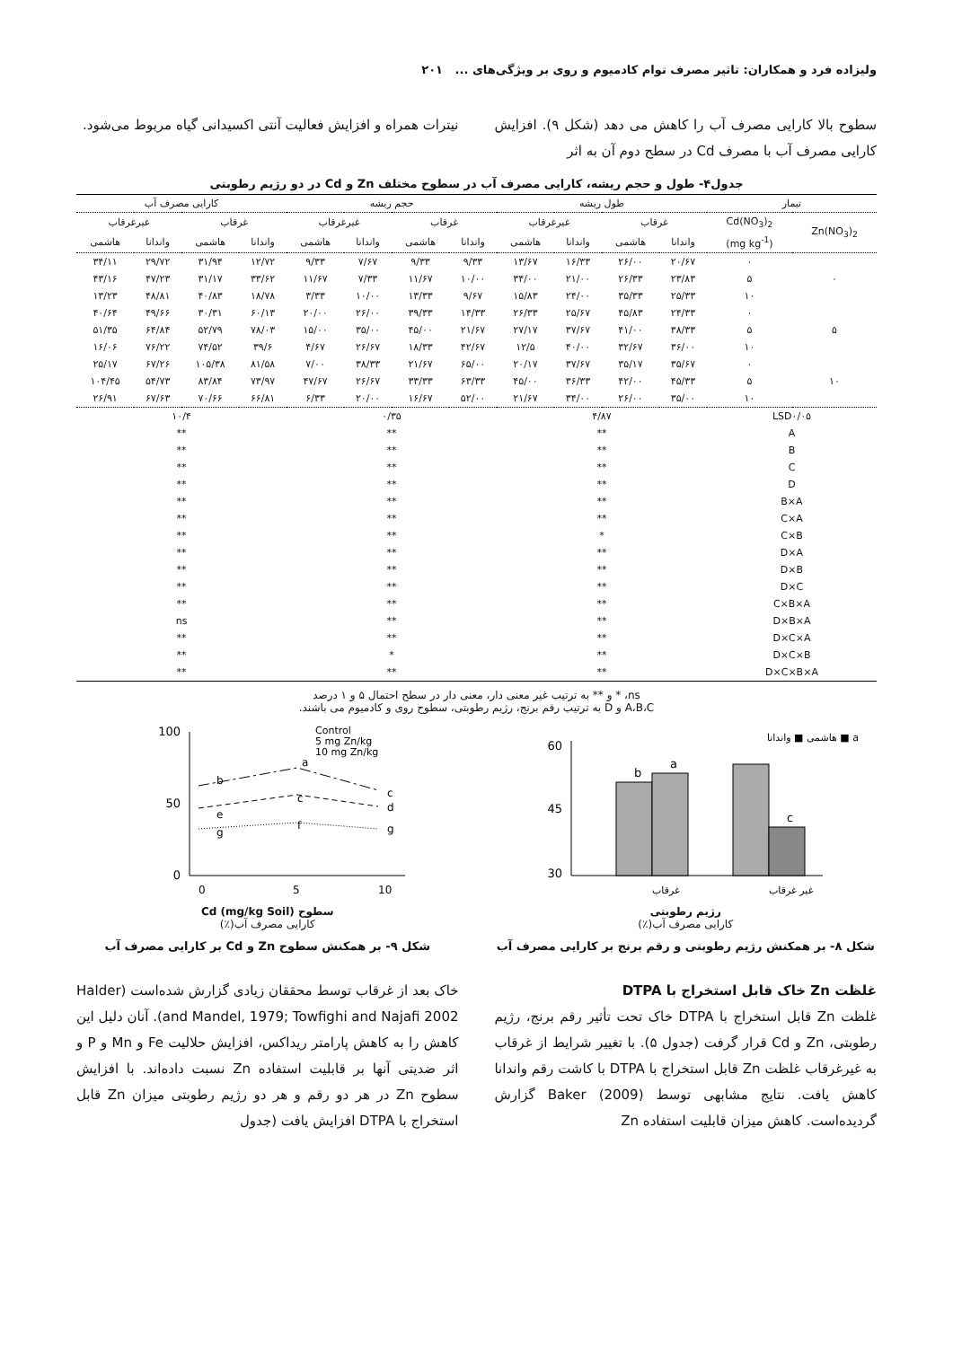ولیزاده فرد و همکاران: تاثیر مصرف توام کادمیوم و روی بر ویژگی‌های ... ۲۰۱
سطوح بالا کارایی مصرف آب را کاهش می دهد (شکل ۹). افزایش کارایی مصرف آب با مصرف Cd در سطح دوم آن به اثر
نیترات همراه و افزایش فعالیت آنتی اکسیدانی گیاه مربوط می‌شود.
جدول۴- طول و حجم ریشه، کارایی مصرف آب در سطوح مختلف Zn و Cd در دو رژیم رطوبتی
| تیمار | | طول ریشه | | | | حجم ریشه | | | | کارایی مصرف آب | | | |
| --- | --- | --- | --- | --- | --- | --- | --- | --- | --- | --- | --- | --- | --- |
| Zn(NO<sub>3</sub>)<sub>2</sub> | Cd(NO<sub>3</sub>)<sub>2</sub> | غرقاب | | غیرغرقاب | | غرقاب | | غیرغرقاب | | غرقاب | | غیرغرقاب | |
| | (mg kg<sup>-1</sup>) | واندانا | هاشمی | واندانا | هاشمی | واندانا | هاشمی | واندانا | هاشمی | واندانا | هاشمی | واندانا | هاشمی |
| | ۰ | ۲۰/۶۷ | ۲۶/۰۰ | ۱۶/۳۳ | ۱۳/۶۷ | ۹/۳۳ | ۹/۳۳ | ۷/۶۷ | ۹/۳۳ | ۱۲/۷۲ | ۳۱/۹۴ | ۲۹/۷۲ | ۳۴/۱۱ |
| ۰ | ۵ | ۲۳/۸۳ | ۲۶/۳۳ | ۲۱/۰۰ | ۳۴/۰۰ | ۱۰/۰۰ | ۱۱/۶۷ | ۷/۳۳ | ۱۱/۶۷ | ۳۳/۶۲ | ۳۱/۱۷ | ۴۷/۲۳ | ۴۳/۱۶ |
| | ۱۰ | ۲۵/۳۳ | ۳۵/۳۳ | ۲۴/۰۰ | ۱۵/۸۳ | ۹/۶۷ | ۱۳/۳۳ | ۱۰/۰۰ | ۳/۳۳ | ۱۸/۷۸ | ۴۰/۸۳ | ۴۸/۸۱ | ۱۳/۲۳ |
| | ۰ | ۲۴/۳۳ | ۴۵/۸۳ | ۲۵/۶۷ | ۲۶/۳۳ | ۱۴/۳۳ | ۳۹/۳۳ | ۲۶/۰۰ | ۲۰/۰۰ | ۶۰/۱۳ | ۳۰/۳۱ | ۴۹/۶۶ | ۴۰/۶۴ |
| ۵ | ۵ | ۳۸/۳۳ | ۴۱/۰۰ | ۳۷/۶۷ | ۲۷/۱۷ | ۲۱/۶۷ | ۴۵/۰۰ | ۳۵/۰۰ | ۱۵/۰۰ | ۷۸/۰۳ | ۵۲/۷۹ | ۶۴/۸۴ | ۵۱/۳۵ |
| | ۱۰ | ۳۶/۰۰ | ۳۲/۶۷ | ۴۰/۰۰ | ۱۲/۵ | ۴۲/۶۷ | ۱۸/۳۳ | ۲۶/۶۷ | ۴/۶۷ | ۳۹/۶ | ۷۴/۵۲ | ۷۶/۲۲ | ۱۶/۰۶ |
| | ۰ | ۳۵/۶۷ | ۳۵/۱۷ | ۳۷/۶۷ | ۲۰/۱۷ | ۶۵/۰۰ | ۲۱/۶۷ | ۳۸/۳۳ | ۷/۰۰ | ۸۱/۵۸ | ۱۰۵/۳۸ | ۶۷/۲۶ | ۲۵/۱۷ |
| ۱۰ | ۵ | ۴۵/۳۳ | ۴۲/۰۰ | ۳۶/۳۳ | ۴۵/۰۰ | ۶۳/۳۳ | ۳۳/۳۳ | ۲۶/۶۷ | ۴۷/۶۷ | ۷۳/۹۷ | ۸۳/۸۴ | ۵۴/۷۳ | ۱۰۴/۴۵ |
| | ۱۰ | ۳۵/۰۰ | ۲۶/۰۰ | ۳۴/۰۰ | ۲۱/۶۷ | ۵۲/۰۰ | ۱۶/۶۷ | ۲۰/۰۰ | ۶/۳۳ | ۶۶/۸۱ | ۷۰/۶۶ | ۶۷/۶۳ | ۲۶/۹۱ |
| LSD۰/۰۵ | | ۴/۸۷ | | | | ۰/۳۵ | | | | ۱۰/۴ | | | |
| A | | ** | | | | ** | | | | ** | | | |
| B | | ** | | | | ** | | | | ** | | | |
| C | | ** | | | | ** | | | | ** | | | |
| D | | ** | | | | ** | | | | ** | | | |
| B×A | | ** | | | | ** | | | | ** | | | |
| C×A | | ** | | | | ** | | | | ** | | | |
| C×B | | * | | | | ** | | | | ** | | | |
| D×A | | ** | | | | ** | | | | ** | | | |
| D×B | | ** | | | | ** | | | | ** | | | |
| D×C | | ** | | | | ** | | | | ** | | | |
| C×B×A | | ** | | | | ** | | | | ** | | | |
| D×B×A | | ** | | | | ** | | | | ns | | | |
| D×C×A | | ** | | | | ** | | | | ** | | | |
| D×C×B | | ** | | | | * | | | | ** | | | |
| D×C×B×A | | ** | | | | ** | | | | ** | | | |
ns، * و ** به ترتیب غیر معنی دار، معنی دار در سطح احتمال ۵ و ۱ درصد
A،B،C و D به ترتیب رقم برنج، رژیم رطوبتی، سطوح روی و کادمیوم می باشند.
هاشمی ■ واندانا ■ a
60
45
30
b
a
c
غرقاب
غیر غرقاب
رژیم رطوبتی
کارایی مصرف آب(٪)
شکل ۸- بر همکنش رژیم رطوبتی و رقم برنج بر کارایی مصرف آب
Control
5 mg Zn/kg
10 mg Zn/kg
100
50
0
b
a
e
c
g
f
c
d
g
0
5
10
سطوح Cd (mg/kg Soil)
کارایی مصرف آب(٪)
شکل ۹- بر همکنش سطوح Zn و Cd بر کارایی مصرف آب
غلظت Zn خاک قابل استخراج با DTPA
غلظت Zn قابل استخراج با DTPA خاک تحت تأثیر رقم برنج، رژیم رطوبتی، Zn و Cd قرار گرفت (جدول ۵). با تغییر شرایط از غرقاب به غیرغرقاب غلظت Zn قابل استخراج با DTPA با کاشت رقم واندانا کاهش یافت. نتایج مشابهی توسط Baker (2009) گزارش گردیده‌است. کاهش میزان قابلیت استفاده Zn
خاک بعد از غرقاب توسط محققان زیادی گزارش شده‌است (Halder and Mandel, 1979; Towfighi and Najafi 2002). آنان دلیل این کاهش را به کاهش پارامتر ریداکس، افزایش حلالیت Fe و Mn و P و اثر ضدیتی آنها بر قابلیت استفاده Zn نسبت داده‌اند. با افزایش سطوح Zn در هر دو رقم و هر دو رژیم رطوبتی میزان Zn قابل استخراج با DTPA افزایش یافت (جدول